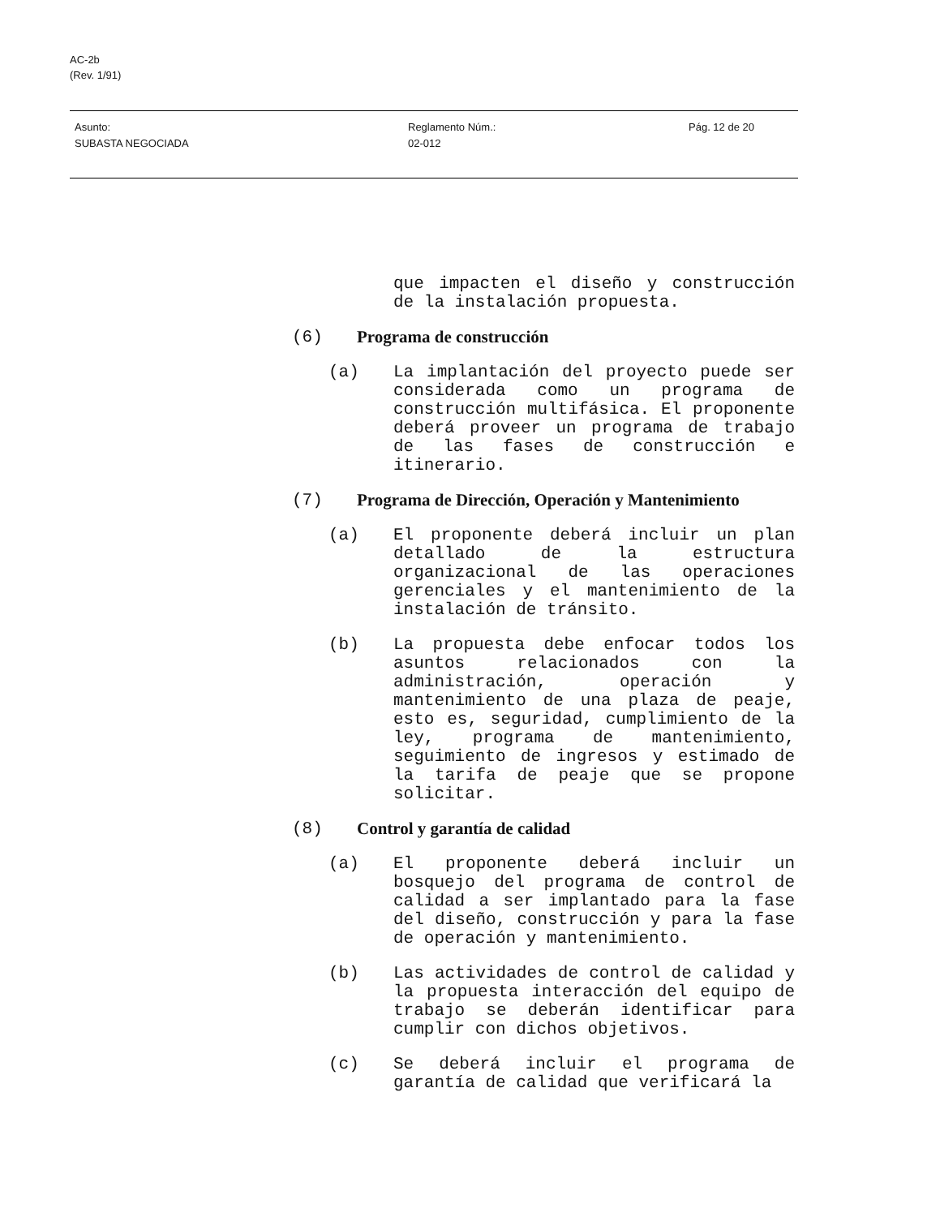AC-2b
(Rev. 1/91)
Asunto:
SUBASTA NEGOCIADA
Reglamento Núm.:
02-012
Pág. 12 de 20
que impacten el diseño y construcción de la instalación propuesta.
(6) Programa de construcción
(a) La implantación del proyecto puede ser considerada como un programa de construcción multifásica. El proponente deberá proveer un programa de trabajo de las fases de construcción e itinerario.
(7) Programa de Dirección, Operación y Mantenimiento
(a) El proponente deberá incluir un plan detallado de la estructura organizacional de las operaciones gerenciales y el mantenimiento de la instalación de tránsito.
(b) La propuesta debe enfocar todos los asuntos relacionados con la administración, operación y mantenimiento de una plaza de peaje, esto es, seguridad, cumplimiento de la ley, programa de mantenimiento, seguimiento de ingresos y estimado de la tarifa de peaje que se propone solicitar.
(8) Control y garantía de calidad
(a) El proponente deberá incluir un bosquejo del programa de control de calidad a ser implantado para la fase del diseño, construcción y para la fase de operación y mantenimiento.
(b) Las actividades de control de calidad y la propuesta interacción del equipo de trabajo se deberán identificar para cumplir con dichos objetivos.
(c) Se deberá incluir el programa de garantía de calidad que verificará la